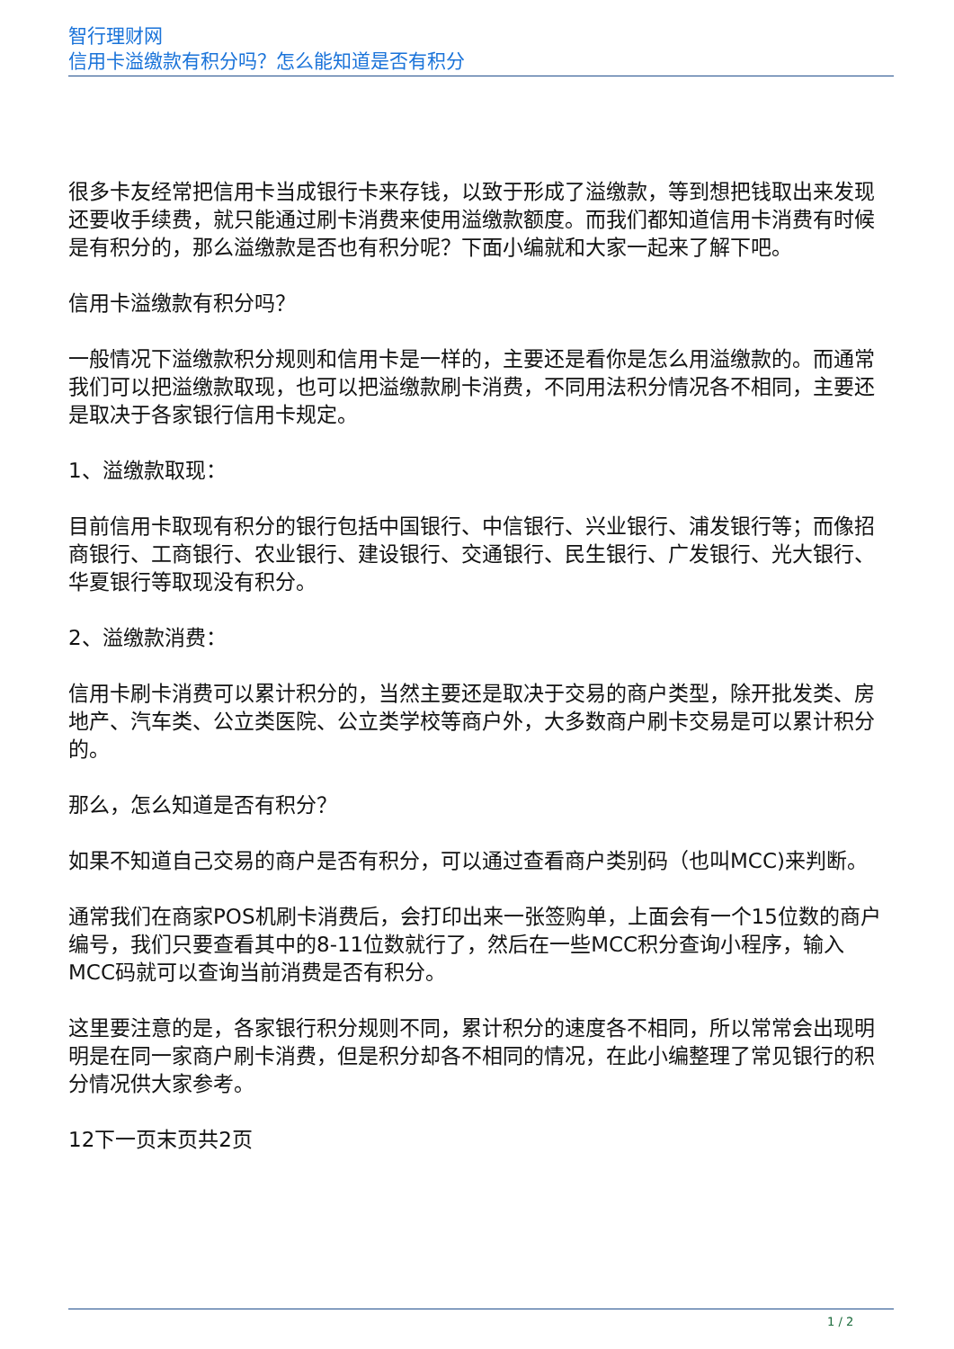智行理财网
信用卡溢缴款有积分吗？怎么能知道是否有积分
很多卡友经常把信用卡当成银行卡来存钱，以致于形成了溢缴款，等到想把钱取出来发现还要收手续费，就只能通过刷卡消费来使用溢缴款额度。而我们都知道信用卡消费有时候是有积分的，那么溢缴款是否也有积分呢？下面小编就和大家一起来了解下吧。
信用卡溢缴款有积分吗？
一般情况下溢缴款积分规则和信用卡是一样的，主要还是看你是怎么用溢缴款的。而通常我们可以把溢缴款取现，也可以把溢缴款刷卡消费，不同用法积分情况各不相同，主要还是取决于各家银行信用卡规定。
1、溢缴款取现：
目前信用卡取现有积分的银行包括中国银行、中信银行、兴业银行、浦发银行等；而像招商银行、工商银行、农业银行、建设银行、交通银行、民生银行、广发银行、光大银行、华夏银行等取现没有积分。
2、溢缴款消费：
信用卡刷卡消费可以累计积分的，当然主要还是取决于交易的商户类型，除开批发类、房地产、汽车类、公立类医院、公立类学校等商户外，大多数商户刷卡交易是可以累计积分的。
那么，怎么知道是否有积分？
如果不知道自己交易的商户是否有积分，可以通过查看商户类别码（也叫MCC)来判断。
通常我们在商家POS机刷卡消费后，会打印出来一张签购单，上面会有一个15位数的商户编号，我们只要查看其中的8-11位数就行了，然后在一些MCC积分查询小程序，输入MCC码就可以查询当前消费是否有积分。
这里要注意的是，各家银行积分规则不同，累计积分的速度各不相同，所以常常会出现明明是在同一家商户刷卡消费，但是积分却各不相同的情况，在此小编整理了常见银行的积分情况供大家参考。
12下一页末页共2页
1 / 2